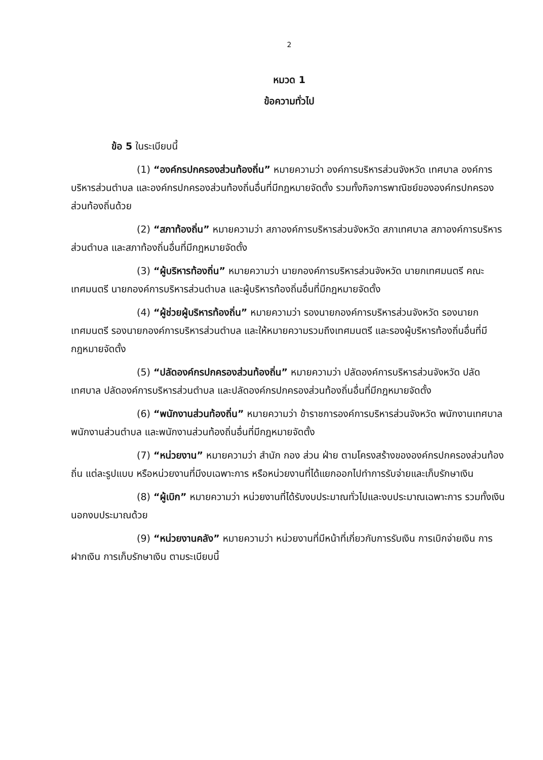2
หมวด 1
ข้อความทั่วไป
ข้อ 5 ในระเบียบนี้
(1) “องค์กรปกครองส่วนท้องถิ่น” หมายความว่า องค์การบริหารส่วนจังหวัด เทศบาล องค์การบริหารส่วนตำบล และองค์กรปกครองส่วนท้องถิ่นอื่นที่มีกฎหมายจัดตั้ง รวมทั้งกิจการพาณิชย์ขององค์กรปกครองส่วนท้องถิ่นด้วย
(2) “สภาท้องถิ่น” หมายความว่า สภาองค์การบริหารส่วนจังหวัด สภาเทศบาล สภาองค์การบริหารส่วนตำบล และสภาท้องถิ่นอื่นที่มีกฎหมายจัดตั้ง
(3) “ผู้บริหารท้องถิ่น” หมายความว่า นายกองค์การบริหารส่วนจังหวัด นายกเทศมนตรี คณะเทศมนตรี นายกองค์การบริหารส่วนตำบล และผู้บริหารท้องถิ่นอื่นที่มีกฎหมายจัดตั้ง
(4) “ผู้ช่วยผู้บริหารท้องถิ่น” หมายความว่า รองนายกองค์การบริหารส่วนจังหวัด รองนายกเทศมนตรี รองนายกองค์การบริหารส่วนตำบล และให้หมายความรวมถึงเทศมนตรี และรองผู้บริหารท้องถิ่นอื่นที่มีกฎหมายจัดตั้ง
(5) “ปลัดองค์กรปกครองส่วนท้องถิ่น” หมายความว่า ปลัดองค์การบริหารส่วนจังหวัด ปลัดเทศบาล ปลัดองค์การบริหารส่วนตำบล และปลัดองค์กรปกครองส่วนท้องถิ่นอื่นที่มีกฎหมายจัดตั้ง
(6) “พนักงานส่วนท้องถิ่น” หมายความว่า ข้าราชการองค์การบริหารส่วนจังหวัด พนักงานเทศบาล พนักงานส่วนตำบล และพนักงานส่วนท้องถิ่นอื่นที่มีกฎหมายจัดตั้ง
(7) “หน่วยงาน” หมายความว่า สำนัก กอง ส่วน ฝ่าย ตามโครงสร้างขององค์กรปกครองส่วนท้องถิ่น แต่ละรูปแบบ หรือหน่วยงานที่มีงบเฉพาะการ หรือหน่วยงานที่ได้แยกออกไปทำการรับจ่ายและเก็บรักษาเงิน
(8) “ผู้เบิก” หมายความว่า หน่วยงานที่ได้รับงบประมาณทั่วไปและงบประมาณเฉพาะการ รวมทั้งเงินนอกงบประมาณด้วย
(9) “หน่วยงานคลัง” หมายความว่า หน่วยงานที่มีหน้าที่เกี่ยวกับการรับเงิน การเบิกจ่ายเงิน การฝากเงิน การเก็บรักษาเงิน ตามระเบียบนี้